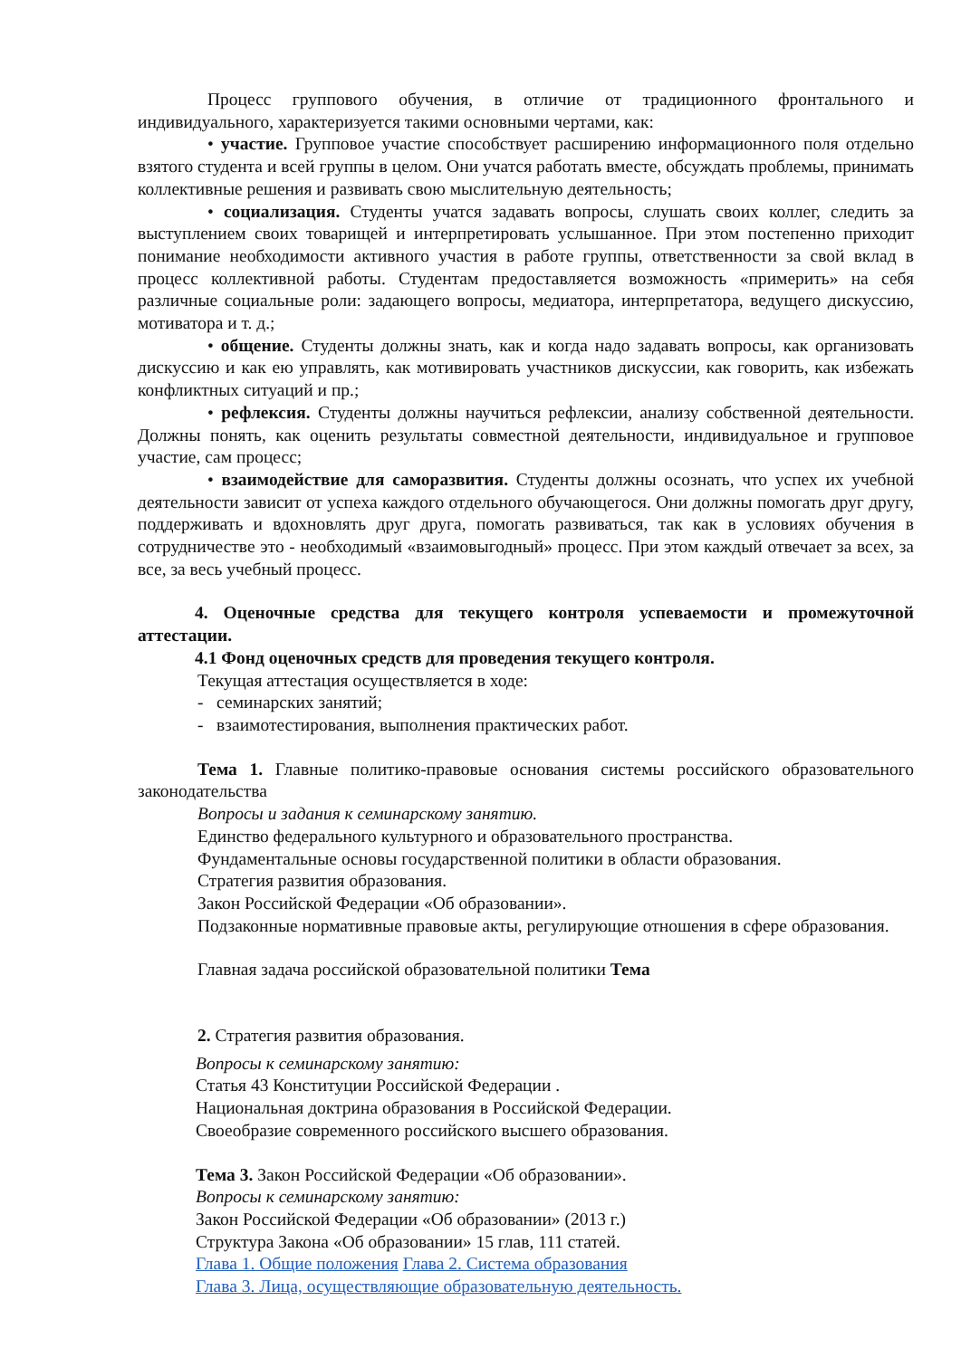Процесс группового обучения, в отличие от традиционного фронтального и индивидуального, характеризуется такими основными чертами, как:
• участие. Групповое участие способствует расширению информационного поля отдельно взятого студента и всей группы в целом. Они учатся работать вместе, обсуждать проблемы, принимать коллективные решения и развивать свою мыслительную деятельность;
• социализация. Студенты учатся задавать вопросы, слушать своих коллег, следить за выступлением своих товарищей и интерпретировать услышанное. При этом постепенно приходит понимание необходимости активного участия в работе группы, ответственности за свой вклад в процесс коллективной работы. Студентам предоставляется возможность «примерить» на себя различные социальные роли: задающего вопросы, медиатора, интерпретатора, ведущего дискуссию, мотиватора и т. д.;
• общение. Студенты должны знать, как и когда надо задавать вопросы, как организовать дискуссию и как ею управлять, как мотивировать участников дискуссии, как говорить, как избежать конфликтных ситуаций и пр.;
• рефлексия. Студенты должны научиться рефлексии, анализу собственной деятельности. Должны понять, как оценить результаты совместной деятельности, индивидуальное и групповое участие, сам процесс;
• взаимодействие для саморазвития. Студенты должны осознать, что успех их учебной деятельности зависит от успеха каждого отдельного обучающегося. Они должны помогать друг другу, поддерживать и вдохновлять друг друга, помогать развиваться, так как в условиях обучения в сотрудничестве это - необходимый «взаимовыгодный» процесс. При этом каждый отвечает за всех, за все, за весь учебный процесс.
4. Оценочные средства для текущего контроля успеваемости и промежуточной аттестации.
4.1 Фонд оценочных средств для проведения текущего контроля.
Текущая аттестация осуществляется в ходе:
- семинарских занятий;
- взаимотестирования, выполнения практических работ.
Тема 1. Главные политико-правовые основания системы российского образовательного законодательства
Вопросы и задания к семинарскому занятию.
Единство федерального культурного и образовательного пространства.
Фундаментальные основы государственной политики в области образования.
Стратегия развития образования.
Закон Российской Федерации «Об образовании».
Подзаконные нормативные правовые акты, регулирующие отношения в сфере образования.
Главная задача российской образовательной политики Тема
2. Стратегия развития образования.
Вопросы к семинарскому занятию:
Статья 43 Конституции Российской Федерации .
Национальная доктрина образования в Российской Федерации.
Своеобразие современного российского высшего образования.
Тема 3. Закон Российской Федерации «Об образовании».
Вопросы к семинарскому занятию:
Закон Российской Федерации «Об образовании» (2013 г.)
Структура Закона «Об образовании» 15 глав, 111 статей.
Глава 1. Общие положения Глава 2. Система образования
Глава 3. Лица, осуществляющие образовательную деятельность.